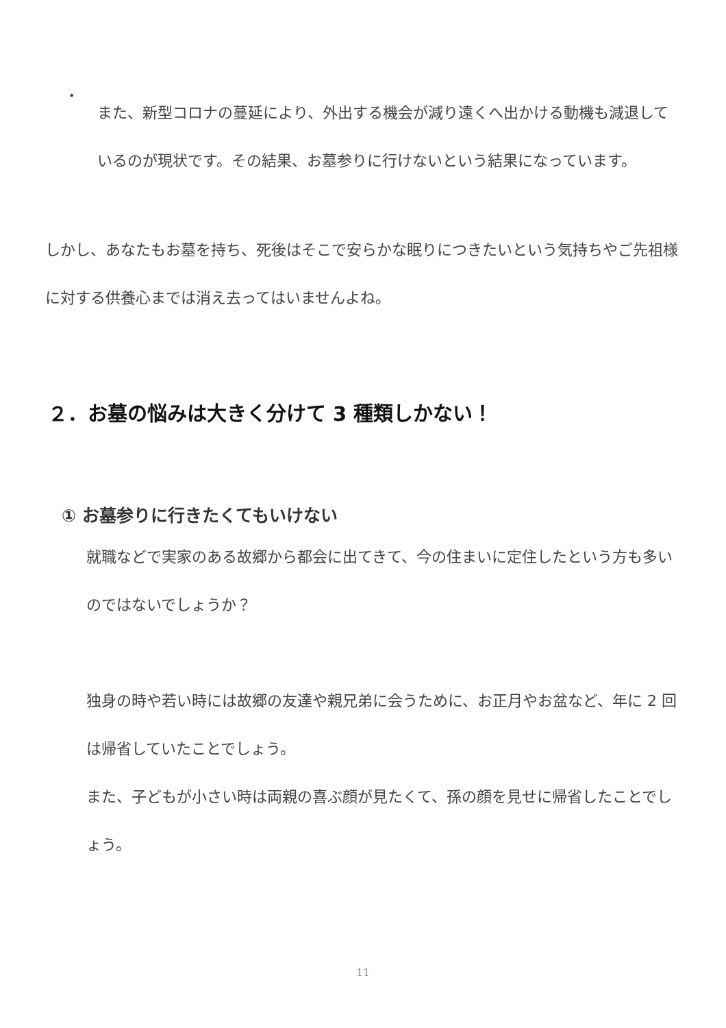•
また、新型コロナの蔓延により、外出する機会が減り遠くへ出かける動機も減退しているのが現状です。その結果、お墓参りに行けないという結果になっています。
しかし、あなたもお墓を持ち、死後はそこで安らかな眠りにつきたいという気持ちやご先祖様に対する供養心までは消え去ってはいませんよね。
２．お墓の悩みは大きく分けて 3 種類しかない！
① お墓参りに行きたくてもいけない
就職などで実家のある故郷から都会に出てきて、今の住まいに定住したという方も多いのではないでしょうか？
独身の時や若い時には故郷の友達や親兄弟に会うために、お正月やお盆など、年に 2 回は帰省していたことでしょう。
また、子どもが小さい時は両親の喜ぶ顔が見たくて、孫の顔を見せに帰省したことでしょう。
11